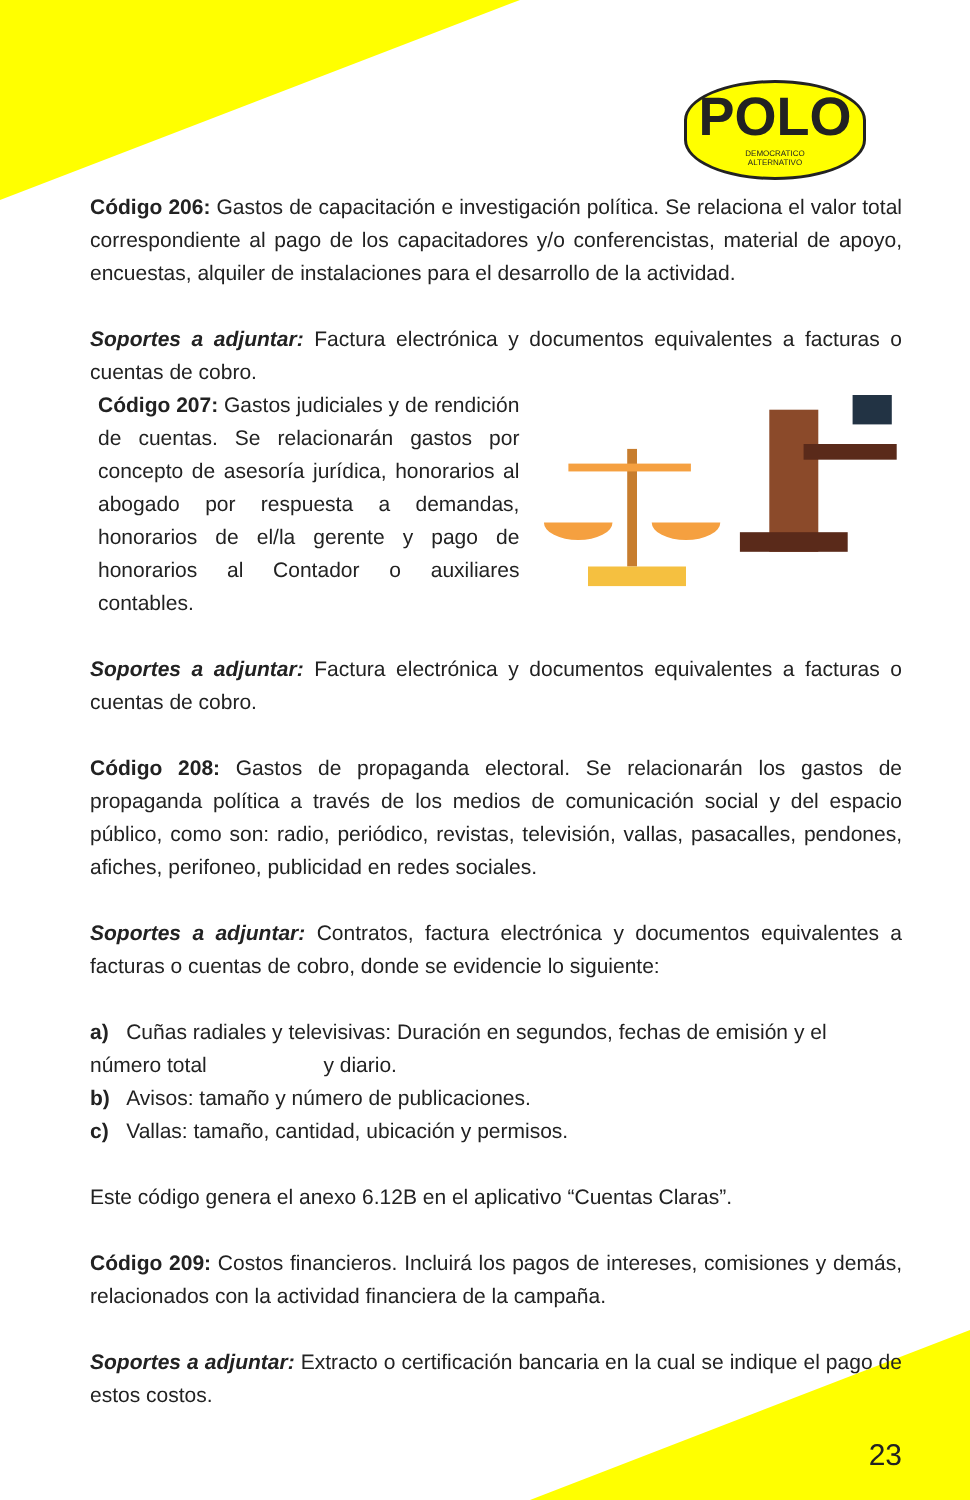POLO
DEMOCRATICO
ALTERNATIVO
Código 206: Gastos de capacitación e investigación política. Se relaciona el valor total correspondiente al pago de los capacitadores y/o conferencistas, material de apoyo, encuestas, alquiler de instalaciones para el desarrollo de la actividad.
Soportes a adjuntar: Factura electrónica y documentos equivalentes a facturas o cuentas de cobro.
Código 207: Gastos judiciales y de rendición de cuentas. Se relacionarán gastos por concepto de asesoría jurídica, honorarios al abogado por respuesta a demandas, honorarios de el/la gerente y pago de honorarios al Contador o auxiliares contables.
Soportes a adjuntar: Factura electrónica y documentos equivalentes a facturas o cuentas de cobro.
Código 208: Gastos de propaganda electoral. Se relacionarán los gastos de propaganda política a través de los medios de comunicación social y del espacio público, como son: radio, periódico, revistas, televisión, vallas, pasacalles, pendones, afiches, perifoneo, publicidad en redes sociales.
Soportes a adjuntar: Contratos, factura electrónica y documentos equivalentes a facturas o cuentas de cobro, donde se evidencie lo siguiente:
a) Cuñas radiales y televisivas: Duración en segundos, fechas de emisión y el número total y diario.
b) Avisos: tamaño y número de publicaciones.
c) Vallas: tamaño, cantidad, ubicación y permisos.
Este código genera el anexo 6.12B en el aplicativo “Cuentas Claras”.
Código 209: Costos financieros. Incluirá los pagos de intereses, comisiones y demás, relacionados con la actividad financiera de la campaña.
Soportes a adjuntar: Extracto o certificación bancaria en la cual se indique el pago de estos costos.
23